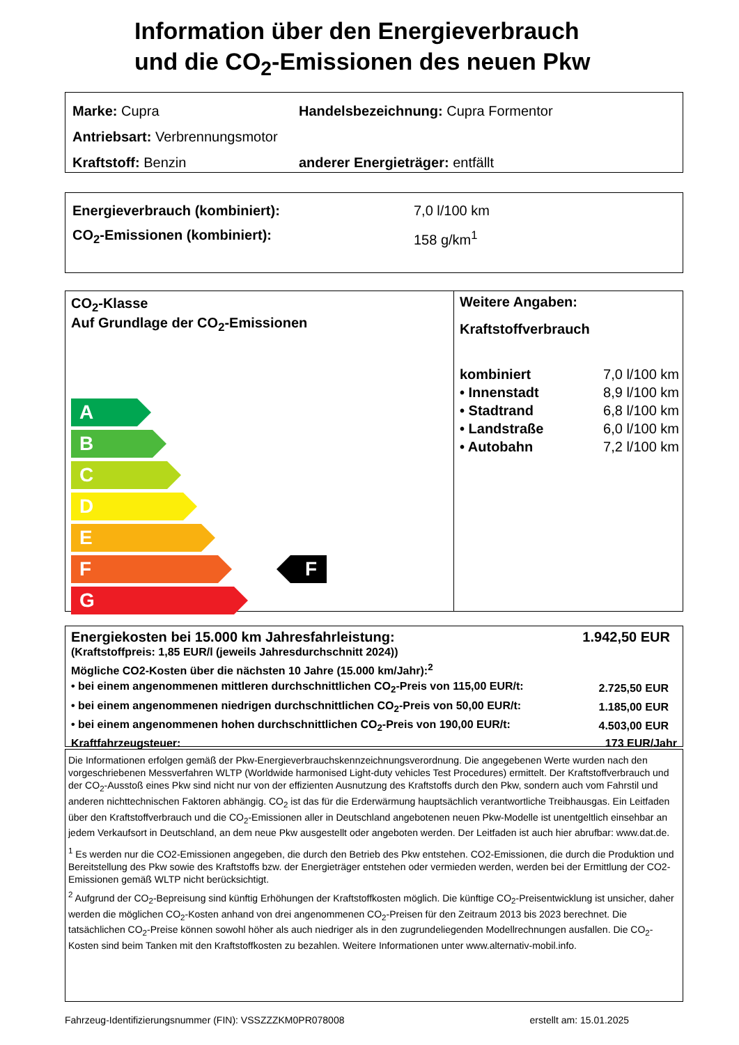Information über den Energieverbrauch
und die CO<sub>2</sub>-Emissionen des neuen Pkw
Marke: Cupra Handelsbezeichnung: Cupra Formentor
Antriebsart: Verbrennungsmotor
Kraftstoff: Benzin anderer Energieträger: entfällt
Energieverbrauch (kombiniert): 7,0 l/100 km
CO<sub>2</sub>-Emissionen (kombiniert): 158 g/km<sup>1</sup>
CO<sub>2</sub>-Klasse
Auf Grundlage der CO<sub>2</sub>-Emissionen
A
B
C
D
E
F
G
F
Weitere Angaben:
Kraftstoffverbrauch
| kombiniert | 7,0 l/100 km |
| • Innenstadt | 8,9 l/100 km |
| • Stadtrand | 6,8 l/100 km |
| • Landstraße | 6,0 l/100 km |
| • Autobahn | 7,2 l/100 km |
| Energiekosten bei 15.000 km Jahresfahrleistung: | 1.942,50 EUR |
| (Kraftstoffpreis: 1,85 EUR/l (jeweils Jahresdurchschnitt 2024)) | |
| Mögliche CO2-Kosten über die nächsten 10 Jahre (15.000 km/Jahr):<sup>2</sup> | |
| • bei einem angenommenen mittleren durchschnittlichen CO<sub>2</sub>-Preis von 115,00 EUR/t: | 2.725,50 EUR |
| • bei einem angenommenen niedrigen durchschnittlichen CO<sub>2</sub>-Preis von 50,00 EUR/t: | 1.185,00 EUR |
| • bei einem angenommenen hohen durchschnittlichen CO<sub>2</sub>-Preis von 190,00 EUR/t: | 4.503,00 EUR |
| Kraftfahrzeugsteuer: | 173 EUR/Jahr |
Die Informationen erfolgen gemäß der Pkw-Energieverbrauchskennzeichnungsverordnung. Die angegebenen Werte wurden nach den vorgeschriebenen Messverfahren WLTP (Worldwide harmonised Light-duty vehicles Test Procedures) ermittelt. Der Kraftstoffverbrauch und der CO<sub>2</sub>-Ausstoß eines Pkw sind nicht nur von der effizienten Ausnutzung des Kraftstoffs durch den Pkw, sondern auch vom Fahrstil und anderen nichttechnischen Faktoren abhängig. CO<sub>2</sub> ist das für die Erderwärmung hauptsächlich verantwortliche Treibhausgas. Ein Leitfaden über den Kraftstoffverbrauch und die CO<sub>2</sub>-Emissionen aller in Deutschland angebotenen neuen Pkw-Modelle ist unentgeltlich einsehbar an jedem Verkaufsort in Deutschland, an dem neue Pkw ausgestellt oder angeboten werden. Der Leitfaden ist auch hier abrufbar: www.dat.de.
<sup>1</sup> Es werden nur die CO2-Emissionen angegeben, die durch den Betrieb des Pkw entstehen. CO2-Emissionen, die durch die Produktion und Bereitstellung des Pkw sowie des Kraftstoffs bzw. der Energieträger entstehen oder vermieden werden, werden bei der Ermittlung der CO2-Emissionen gemäß WLTP nicht berücksichtigt.
<sup>2</sup> Aufgrund der CO<sub>2</sub>-Bepreisung sind künftig Erhöhungen der Kraftstoffkosten möglich. Die künftige CO<sub>2</sub>-Preisentwicklung ist unsicher, daher werden die möglichen CO<sub>2</sub>-Kosten anhand von drei angenommenen CO<sub>2</sub>-Preisen für den Zeitraum 2013 bis 2023 berechnet. Die tatsächlichen CO<sub>2</sub>-Preise können sowohl höher als auch niedriger als in den zugrundeliegenden Modellrechnungen ausfallen. Die CO<sub>2</sub>-Kosten sind beim Tanken mit den Kraftstoffkosten zu bezahlen. Weitere Informationen unter www.alternativ-mobil.info.
Fahrzeug-Identifizierungsnummer (FIN): VSSZZZKM0PR078008 erstellt am: 15.01.2025